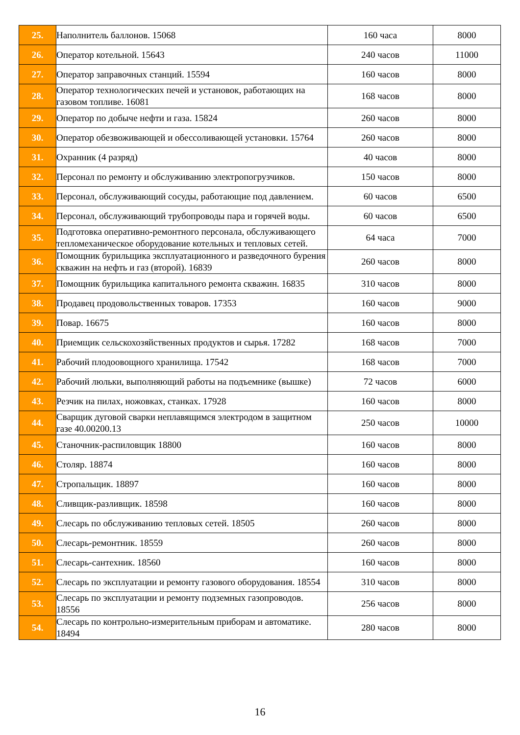| 25. | Наполнитель баллонов. 15068 | 160 часа | 8000 |
| 26. | Оператор котельной. 15643 | 240 часов | 11000 |
| 27. | Оператор заправочных станций. 15594 | 160 часов | 8000 |
| 28. | Оператор технологических печей и установок, работающих на газовом топливе. 16081 | 168 часов | 8000 |
| 29. | Оператор по добыче нефти и газа. 15824 | 260 часов | 8000 |
| 30. | Оператор обезвоживающей и обессоливающей установки. 15764 | 260 часов | 8000 |
| 31. | Охранник (4 разряд) | 40 часов | 8000 |
| 32. | Персонал по ремонту и обслуживанию электропогрузчиков. | 150 часов | 8000 |
| 33. | Персонал, обслуживающий сосуды, работающие под давлением. | 60 часов | 6500 |
| 34. | Персонал, обслуживающий трубопроводы пара и горячей воды. | 60 часов | 6500 |
| 35. | Подготовка оперативно-ремонтного персонала, обслуживающего тепломеханическое оборудование котельных и тепловых сетей. | 64 часа | 7000 |
| 36. | Помощник бурильщика эксплуатационного и разведочного бурения скважин на нефть и газ (второй). 16839 | 260 часов | 8000 |
| 37. | Помощник бурильщика капитального ремонта скважин. 16835 | 310 часов | 8000 |
| 38. | Продавец продовольственных товаров. 17353 | 160 часов | 9000 |
| 39. | Повар. 16675 | 160 часов | 8000 |
| 40. | Приемщик сельскохозяйственных продуктов и сырья. 17282 | 168 часов | 7000 |
| 41. | Рабочий плодоовощного хранилища. 17542 | 168 часов | 7000 |
| 42. | Рабочий люльки, выполняющий работы на подъемнике (вышке) | 72 часов | 6000 |
| 43. | Резчик на пилах, ножовках, станках. 17928 | 160 часов | 8000 |
| 44. | Сварщик дуговой сварки неплавящимся электродом в защитном газе 40.00200.13 | 250 часов | 10000 |
| 45. | Станочник-распиловщик 18800 | 160 часов | 8000 |
| 46. | Столяр. 18874 | 160 часов | 8000 |
| 47. | Стропальщик. 18897 | 160 часов | 8000 |
| 48. | Сливщик-разливщик. 18598 | 160 часов | 8000 |
| 49. | Слесарь по обслуживанию тепловых сетей. 18505 | 260 часов | 8000 |
| 50. | Слесарь-ремонтник. 18559 | 260 часов | 8000 |
| 51. | Слесарь-сантехник. 18560 | 160 часов | 8000 |
| 52. | Слесарь по эксплуатации и ремонту газового оборудования. 18554 | 310 часов | 8000 |
| 53. | Слесарь по эксплуатации и ремонту подземных газопроводов. 18556 | 256 часов | 8000 |
| 54. | Слесарь по контрольно-измерительным приборам и автоматике. 18494 | 280 часов | 8000 |
16